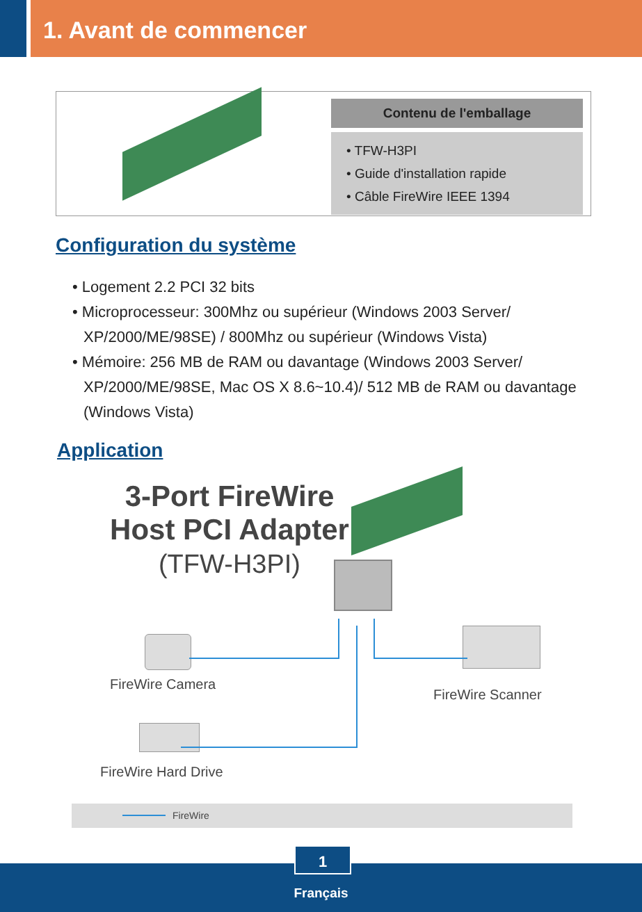1. Avant de commencer
Contenu de l'emballage
• TFW-H3PI
• Guide d'installation rapide
• Câble FireWire IEEE 1394
Configuration du système
• Logement 2.2 PCI 32 bits
• Microprocesseur: 300Mhz ou supérieur (Windows 2003 Server/ XP/2000/ME/98SE) / 800Mhz ou supérieur (Windows Vista)
• Mémoire: 256 MB de RAM ou davantage (Windows 2003 Server/ XP/2000/ME/98SE, Mac OS X 8.6~10.4)/ 512 MB de RAM ou davantage (Windows Vista)
Application
3-Port FireWire
Host PCI Adapter
(TFW-H3PI)
FireWire Camera
FireWire Scanner
FireWire Hard Drive
FireWire
Français
1